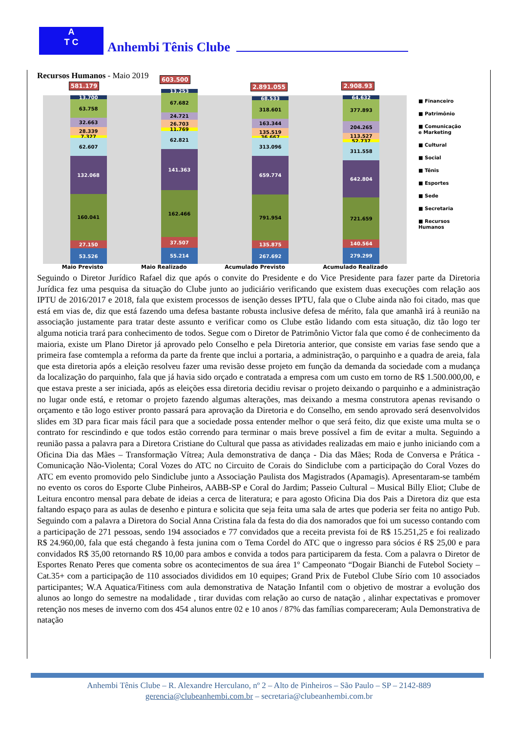A
T C
Anhembi Tênis Clube
Recursos Humanos - Maio 2019
581.179
13.700
63.758
32.663
28.339
7.327
62.607
132.068
160.041
27.150
53.526
603.500
13.253
67.682
24.721
26.703
11.769
62.821
141.363
162.466
37.507
55.214
2.891.055
68.533
318.601
163.344
135.519
36.667
313.096
659.774
791.954
135.875
267.692
2.908.93
64.632
377.893
204.265
113.527
52.737
311.558
642.804
721.659
140.564
279.299
■ Financeiro
■ Patrimônio
■ Comunicação
e Marketing
■ Cultural
■ Social
■ Tênis
■ Esportes
■ Sede
■ Secretaria
■ Recursos
Humanos
Maio Previsto Maio Realizado Acumulado Previsto Acumulado Realizado
Seguindo o Diretor Jurídico Rafael diz que após o convite do Presidente e do Vice Presidente para fazer parte da Diretoria Jurídica fez uma pesquisa da situação do Clube junto ao judiciário verificando que existem duas execuções com relação aos IPTU de 2016/2017 e 2018, fala que existem processos de isenção desses IPTU, fala que o Clube ainda não foi citado, mas que está em vias de, diz que está fazendo uma defesa bastante robusta inclusive defesa de mérito, fala que amanhã irá à reunião na associação justamente para tratar deste assunto e verificar como os Clube estão lidando com esta situação, diz tão logo ter alguma noticia trará para conhecimento de todos. Segue com o Diretor de Patrimônio Victor fala que como é de conhecimento da maioria, existe um Plano Diretor já aprovado pelo Conselho e pela Diretoria anterior, que consiste em varias fase sendo que a primeira fase comtempla a reforma da parte da frente que inclui a portaria, a administração, o parquinho e a quadra de areia, fala que esta diretoria após a eleição resolveu fazer uma revisão desse projeto em função da demanda da sociedade com a mudança da localização do parquinho, fala que já havia sido orçado e contratada a empresa com um custo em torno de R$ 1.500.000,00, e que estava preste a ser iniciada, após as eleições essa diretoria decidiu revisar o projeto deixando o parquinho e a administração no lugar onde está, e retomar o projeto fazendo algumas alterações, mas deixando a mesma construtora apenas revisando o orçamento e tão logo estiver pronto passará para aprovação da Diretoria e do Conselho, em sendo aprovado será desenvolvidos slides em 3D para ficar mais fácil para que a sociedade possa entender melhor o que será feito, diz que existe uma multa se o contrato for rescindindo e que todos estão correndo para terminar o mais breve possível a fim de evitar a multa. Seguindo a reunião passa a palavra para a Diretora Cristiane do Cultural que passa as atividades realizadas em maio e junho iniciando com a Oficina Dia das Mães – Transformação Vítrea; Aula demonstrativa de dança - Dia das Mães; Roda de Conversa e Prática - Comunicação Não-Violenta; Coral Vozes do ATC no Circuito de Corais do Sindiclube com a participação do Coral Vozes do ATC em evento promovido pelo Sindiclube junto a Associação Paulista dos Magistrados (Apamagis). Apresentaram-se também no evento os coros do Esporte Clube Pinheiros, AABB-SP e Coral do Jardim; Passeio Cultural – Musical Billy Eliot; Clube de Leitura encontro mensal para debate de ideias a cerca de literatura; e para agosto Oficina Dia dos Pais a Diretora diz que esta faltando espaço para as aulas de desenho e pintura e solicita que seja feita uma sala de artes que poderia ser feita no antigo Pub. Seguindo com a palavra a Diretora do Social Anna Cristina fala da festa do dia dos namorados que foi um sucesso contando com a participação de 271 pessoas, sendo 194 associados e 77 convidados que a receita prevista foi de R$ 15.251,25 e foi realizado R$ 24.960,00, fala que está chegando à festa junina com o Tema Cordel do ATC que o ingresso para sócios é R$ 25,00 e para convidados R$ 35,00 retornando R$ 10,00 para ambos e convida a todos para participarem da festa. Com a palavra o Diretor de Esportes Renato Peres que comenta sobre os acontecimentos de sua área 1º Campeonato “Dogair Bianchi de Futebol Society – Cat.35+ com a participação de 110 associados divididos em 10 equipes; Grand Prix de Futebol Clube Sírio com 10 associados participantes; W.A Aquatica/Fitiness com aula demonstrativa de Natação Infantil com o objetivo de mostrar a evolução dos alunos ao longo do semestre na modalidade , tirar duvidas com relação ao curso de natação , alinhar expectativas e promover retenção nos meses de inverno com dos 454 alunos entre 02 e 10 anos / 87% das famílias compareceram; Aula Demonstrativa de natação
Anhembi Tênis Clube – R. Alexandre Herculano, nº 2 – Alto de Pinheiros – São Paulo – SP – 2142-889
gerencia@clubeanhembi.com.br – secretaria@clubeanhembi.com.br